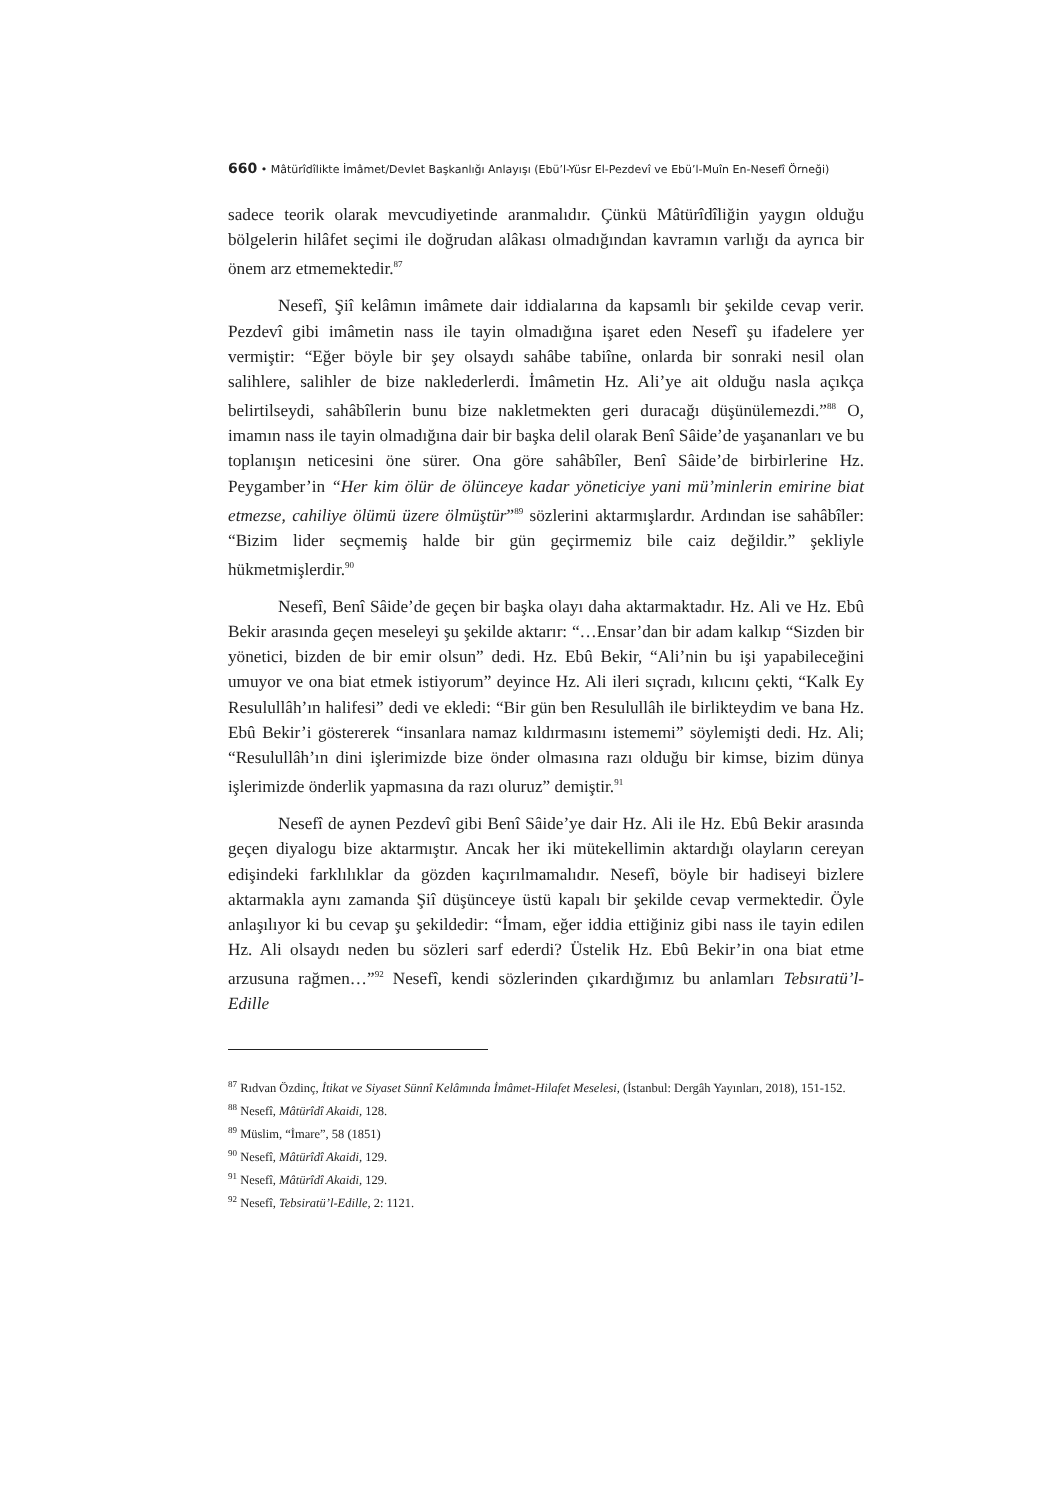660 • Mâtürîdîlikte İmâmet/Devlet Başkanlığı Anlayışı (Ebü’l-Yüsr El-Pezdevî ve Ebü’l-Muîn En-Nesefî Örneği)
sadece teorik olarak mevcudiyetinde aranmalıdır. Çünkü Mâtürîdîliğin yaygın olduğu bölgelerin hilâfet seçimi ile doğrudan alâkası olmadığından kavramın varlığı da ayrıca bir önem arz etmemektedir.<sup>87</sup>
Nesefî, Şiî kelâmın imâmete dair iddialarına da kapsamlı bir şekilde cevap verir. Pezdevî gibi imâmetin nass ile tayin olmadığına işaret eden Nesefî şu ifadelere yer vermiştir: “Eğer böyle bir şey olsaydı sahâbe tabiîne, onlarda bir sonraki nesil olan salihlere, salihler de bize naklederlerdi. İmâmetin Hz. Ali’ye ait olduğu nasla açıkça belirtilseydi, sahâbîlerin bunu bize nakletmekten geri duracağı düşünülemezdi.”<sup>88</sup> O, imamın nass ile tayin olmadığına dair bir başka delil olarak Benî Sâide’de yaşananları ve bu toplanışın neticesini öne sürer. Ona göre sahâbîler, Benî Sâide’de birbirlerine Hz. Peygamber’in “Her kim ölür de ölünceye kadar yöneticiye yani mü’minlerin emirine biat etmezse, cahiliye ölümü üzere ölmüştür”<sup>89</sup> sözlerini aktarmışlardır. Ardından ise sahâbîler: “Bizim lider seçmemiş halde bir gün geçirmemiz bile caiz değildir.” şekliyle hükmetmişlerdir.<sup>90</sup>
Nesefî, Benî Sâide’de geçen bir başka olayı daha aktarmaktadır. Hz. Ali ve Hz. Ebû Bekir arasında geçen meseleyi şu şekilde aktarır: “…Ensar’dan bir adam kalkıp “Sizden bir yönetici, bizden de bir emir olsun” dedi. Hz. Ebû Bekir, “Ali’nin bu işi yapabileceğini umuyor ve ona biat etmek istiyorum” deyince Hz. Ali ileri sıçradı, kılıcını çekti, “Kalk Ey Resulullâh’ın halifesi” dedi ve ekledi: “Bir gün ben Resulullâh ile birlikteydim ve bana Hz. Ebû Bekir’i göstererek “insanlara namaz kıldırmasını istememi” söylemişti dedi. Hz. Ali; “Resulullâh’ın dini işlerimizde bize önder olmasına razı olduğu bir kimse, bizim dünya işlerimizde önderlik yapmasına da razı oluruz” demiştir.<sup>91</sup>
Nesefî de aynen Pezdevî gibi Benî Sâide’ye dair Hz. Ali ile Hz. Ebû Bekir arasında geçen diyalogu bize aktarmıştır. Ancak her iki mütekellimin aktardığı olayların cereyan edişindeki farklılıklar da gözden kaçırılmamalıdır. Nesefî, böyle bir hadiseyi bizlere aktarmakla aynı zamanda Şiî düşünceye üstü kapalı bir şekilde cevap vermektedir. Öyle anlaşılıyor ki bu cevap şu şekildedir: “İmam, eğer iddia ettiğiniz gibi nass ile tayin edilen Hz. Ali olsaydı neden bu sözleri sarf ederdi? Üstelik Hz. Ebû Bekir’in ona biat etme arzusuna rağmen…”<sup>92</sup> Nesefî, kendi sözlerinden çıkardığımız bu anlamları Tebsıratü’l-Edille
<sup>87</sup> Rıdvan Özdinç, İtikat ve Siyaset Sünnî Kelâmında İmâmet-Hilafet Meselesi, (İstanbul: Dergâh Yayınları, 2018), 151-152.
<sup>88</sup> Nesefî, Mâtürîdî Akaidi, 128.
<sup>89</sup> Müslim, “İmare”, 58 (1851)
<sup>90</sup> Nesefî, Mâtürîdî Akaidi, 129.
<sup>91</sup> Nesefî, Mâtürîdî Akaidi, 129.
<sup>92</sup> Nesefî, Tebsiratü’l-Edille, 2: 1121.